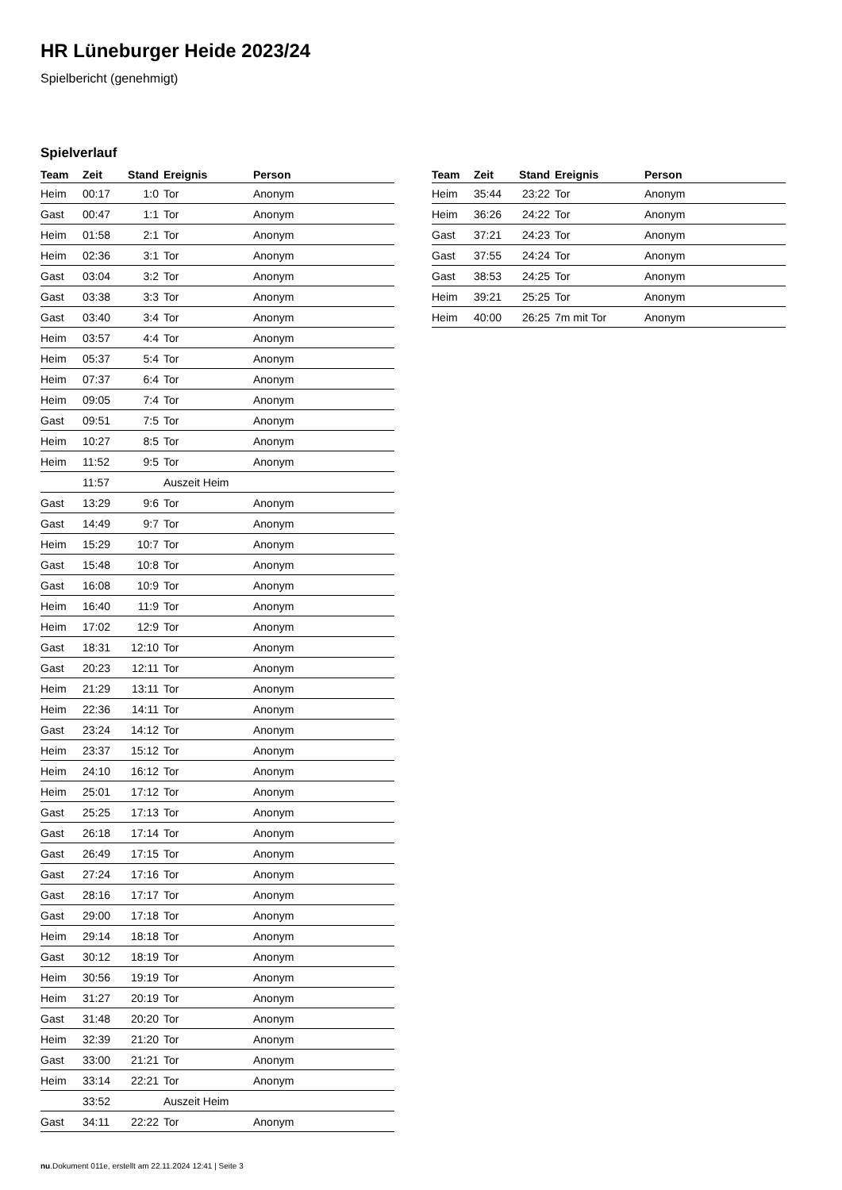HR Lüneburger Heide 2023/24
Spielbericht (genehmigt)
Spielverlauf
| Team | Zeit | Stand | Ereignis | Person |
| --- | --- | --- | --- | --- |
| Heim | 00:17 | 1:0 | Tor | Anonym |
| Gast | 00:47 | 1:1 | Tor | Anonym |
| Heim | 01:58 | 2:1 | Tor | Anonym |
| Heim | 02:36 | 3:1 | Tor | Anonym |
| Gast | 03:04 | 3:2 | Tor | Anonym |
| Gast | 03:38 | 3:3 | Tor | Anonym |
| Gast | 03:40 | 3:4 | Tor | Anonym |
| Heim | 03:57 | 4:4 | Tor | Anonym |
| Heim | 05:37 | 5:4 | Tor | Anonym |
| Heim | 07:37 | 6:4 | Tor | Anonym |
| Heim | 09:05 | 7:4 | Tor | Anonym |
| Gast | 09:51 | 7:5 | Tor | Anonym |
| Heim | 10:27 | 8:5 | Tor | Anonym |
| Heim | 11:52 | 9:5 | Tor | Anonym |
| | 11:57 | | Auszeit Heim | |
| Gast | 13:29 | 9:6 | Tor | Anonym |
| Gast | 14:49 | 9:7 | Tor | Anonym |
| Heim | 15:29 | 10:7 | Tor | Anonym |
| Gast | 15:48 | 10:8 | Tor | Anonym |
| Gast | 16:08 | 10:9 | Tor | Anonym |
| Heim | 16:40 | 11:9 | Tor | Anonym |
| Heim | 17:02 | 12:9 | Tor | Anonym |
| Gast | 18:31 | 12:10 | Tor | Anonym |
| Gast | 20:23 | 12:11 | Tor | Anonym |
| Heim | 21:29 | 13:11 | Tor | Anonym |
| Heim | 22:36 | 14:11 | Tor | Anonym |
| Gast | 23:24 | 14:12 | Tor | Anonym |
| Heim | 23:37 | 15:12 | Tor | Anonym |
| Heim | 24:10 | 16:12 | Tor | Anonym |
| Heim | 25:01 | 17:12 | Tor | Anonym |
| Gast | 25:25 | 17:13 | Tor | Anonym |
| Gast | 26:18 | 17:14 | Tor | Anonym |
| Gast | 26:49 | 17:15 | Tor | Anonym |
| Gast | 27:24 | 17:16 | Tor | Anonym |
| Gast | 28:16 | 17:17 | Tor | Anonym |
| Gast | 29:00 | 17:18 | Tor | Anonym |
| Heim | 29:14 | 18:18 | Tor | Anonym |
| Gast | 30:12 | 18:19 | Tor | Anonym |
| Heim | 30:56 | 19:19 | Tor | Anonym |
| Heim | 31:27 | 20:19 | Tor | Anonym |
| Gast | 31:48 | 20:20 | Tor | Anonym |
| Heim | 32:39 | 21:20 | Tor | Anonym |
| Gast | 33:00 | 21:21 | Tor | Anonym |
| Heim | 33:14 | 22:21 | Tor | Anonym |
| | 33:52 | | Auszeit Heim | |
| Gast | 34:11 | 22:22 | Tor | Anonym |
| Team | Zeit | Stand | Ereignis | Person |
| --- | --- | --- | --- | --- |
| Heim | 35:44 | 23:22 | Tor | Anonym |
| Heim | 36:26 | 24:22 | Tor | Anonym |
| Gast | 37:21 | 24:23 | Tor | Anonym |
| Gast | 37:55 | 24:24 | Tor | Anonym |
| Gast | 38:53 | 24:25 | Tor | Anonym |
| Heim | 39:21 | 25:25 | Tor | Anonym |
| Heim | 40:00 | 26:25 | 7m mit Tor | Anonym |
nu.Dokument 011e, erstellt am 22.11.2024 12:41 | Seite 3